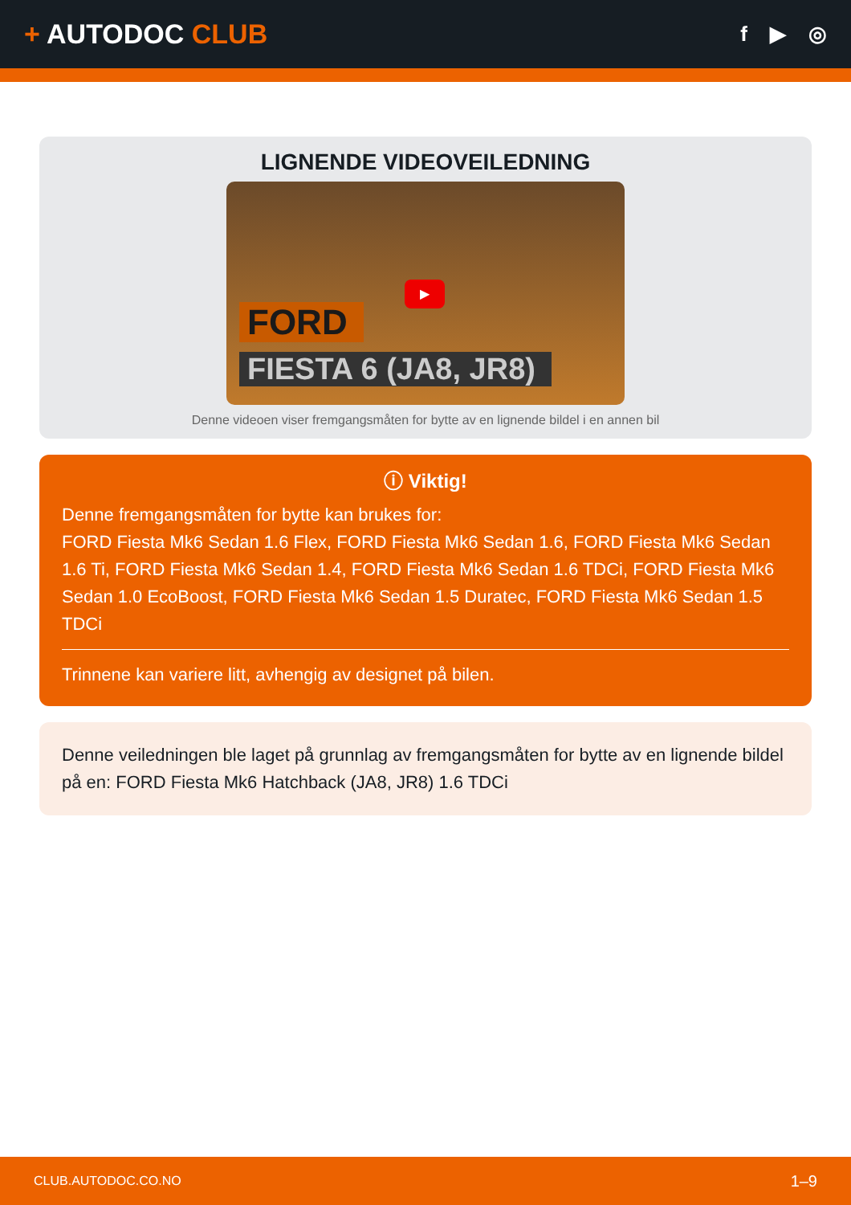+ AUTODOC CLUB
f ▶ ◎
LIGNENDE VIDEOVEILEDNING
FORD
FIESTA 6 (JA8, JR8)
▶
Denne videoen viser fremgangsmåten for bytte av en lignende bildel i en annen bil
ⓘ Viktig!
Denne fremgangsmåten for bytte kan brukes for:
FORD Fiesta Mk6 Sedan 1.6 Flex, FORD Fiesta Mk6 Sedan 1.6, FORD Fiesta Mk6 Sedan 1.6 Ti, FORD Fiesta Mk6 Sedan 1.4, FORD Fiesta Mk6 Sedan 1.6 TDCi, FORD Fiesta Mk6 Sedan 1.0 EcoBoost, FORD Fiesta Mk6 Sedan 1.5 Duratec, FORD Fiesta Mk6 Sedan 1.5 TDCi
Trinnene kan variere litt, avhengig av designet på bilen.
Denne veiledningen ble laget på grunnlag av fremgangsmåten for bytte av en lignende bildel på en: FORD Fiesta Mk6 Hatchback (JA8, JR8) 1.6 TDCi
CLUB.AUTODOC.CO.NO 1–9